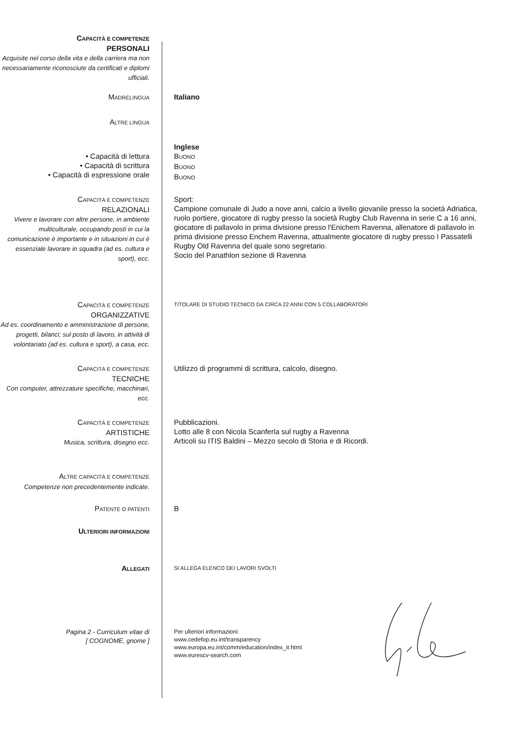CAPACITÀ E COMPETENZE
PERSONALI
Acquisite nel corso della vita e della carriera ma non necessariamente riconosciute da certificati e diplomi ufficiali.
MADRELINGUA
Italiano
ALTRE LINGUA
• Capacità di lettura
• Capacità di scrittura
• Capacità di espressione orale
Inglese
BUONO
BUONO
BUONO
CAPACITÀ E COMPETENZE
RELAZIONALI
Vivere e lavorare con altre persone, in ambiente multiculturale, occupando posti in cui la comunicazione è importante e in situazioni in cui è essenziale lavorare in squadra (ad es. cultura e sport), ecc.
Sport:
Campione comunale di Judo a nove anni, calcio a livello giovanile presso la società Adriatica, ruolo portiere, giocatore di rugby presso la società Rugby Club Ravenna in serie C a 16 anni, giocatore di pallavolo in prima divisione presso l'Enichem Ravenna, allenatore di pallavolo in prima divisione presso Enchem Ravenna, attualmente giocatore di rugby presso I Passatelli Rugby Old Ravenna del quale sono segretario.
Socio del Panathlon sezione di Ravenna
CAPACITÀ E COMPETENZE
ORGANIZZATIVE
Ad es. coordinamento e amministrazione di persone, progetti, bilanci; sul posto di lavoro, in attività di volontariato (ad es. cultura e sport), a casa, ecc.
TITOLARE DI STUDIO TECNICO DA CIRCA 22 ANNI CON 5 COLLABORATORI
CAPACITÀ E COMPETENZE
TECNICHE
Con computer, attrezzature specifiche, macchinari, ecc.
Utilizzo di programmi di scrittura, calcolo, disegno.
CAPACITÀ E COMPETENZE
ARTISTICHE
Musica, scrittura, disegno ecc.
Pubblicazioni.
Lotto alle 8 con Nicola Scanferla sul rugby a Ravenna
Articoli su ITIS Baldini – Mezzo secolo di Storia e di Ricordi.
ALTRE CAPACITÀ E COMPETENZE
Competenze non precedentemente indicate.
PATENTE O PATENTI
B
ULTERIORI INFORMAZIONI
ALLEGATI SI ALLEGA ELENCO DEI LAVORI SVOLTI
Pagina 2 - Curriculum vitae di
[ COGNOME, gnome ]
Per ulteriori informazioni:
www.cedefop.eu.int/transparency
www.europa.eu.int/comm/education/index_it.html
www.eurescv-search.com